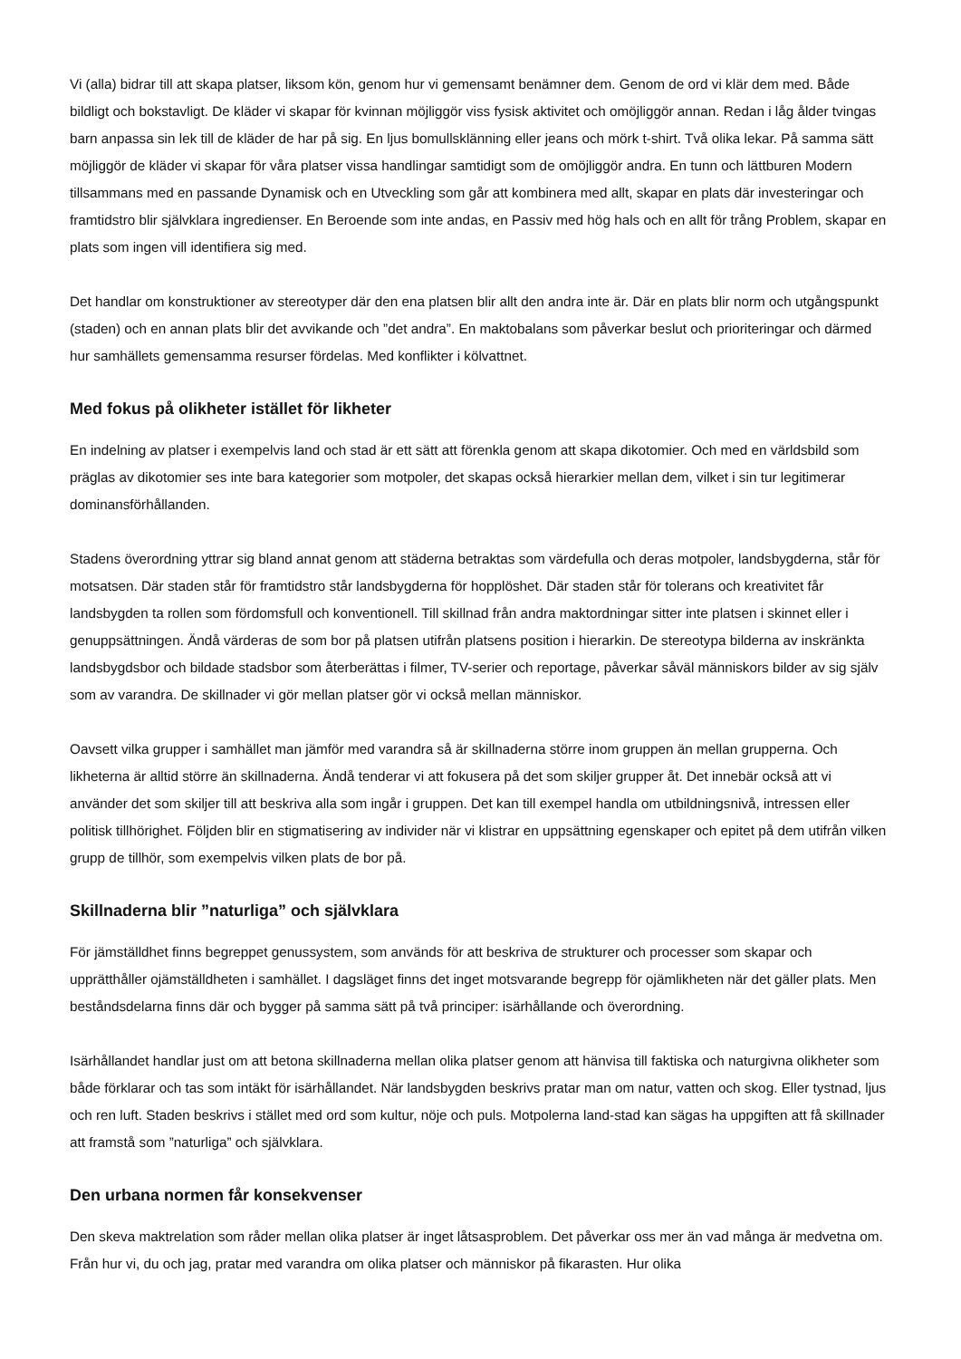Vi (alla) bidrar till att skapa platser, liksom kön, genom hur vi gemensamt benämner dem. Genom de ord vi klär dem med. Både bildligt och bokstavligt. De kläder vi skapar för kvinnan möjliggör viss fysisk aktivitet och omöjliggör annan. Redan i låg ålder tvingas barn anpassa sin lek till de kläder de har på sig. En ljus bomullsklänning eller jeans och mörk t-shirt. Två olika lekar. På samma sätt möjliggör de kläder vi skapar för våra platser vissa handlingar samtidigt som de omöjliggör andra. En tunn och lättburen Modern tillsammans med en passande Dynamisk och en Utveckling som går att kombinera med allt, skapar en plats där investeringar och framtidstro blir självklara ingredienser. En Beroende som inte andas, en Passiv med hög hals och en allt för trång Problem, skapar en plats som ingen vill identifiera sig med.
Det handlar om konstruktioner av stereotyper där den ena platsen blir allt den andra inte är. Där en plats blir norm och utgångspunkt (staden) och en annan plats blir det avvikande och ”det andra”. En maktobalans som påverkar beslut och prioriteringar och därmed hur samhällets gemensamma resurser fördelas. Med konflikter i kölvattnet.
Med fokus på olikheter istället för likheter
En indelning av platser i exempelvis land och stad är ett sätt att förenkla genom att skapa dikotomier. Och med en världsbild som präglas av dikotomier ses inte bara kategorier som motpoler, det skapas också hierarkier mellan dem, vilket i sin tur legitimerar dominansförhållanden.
Stadens överordning yttrar sig bland annat genom att städerna betraktas som värdefulla och deras motpoler, landsbygderna, står för motsatsen. Där staden står för framtidstro står landsbygderna för hopplöshet. Där staden står för tolerans och kreativitet får landsbygden ta rollen som fördomsfull och konventionell. Till skillnad från andra maktordningar sitter inte platsen i skinnet eller i genuppsättningen. Ändå värderas de som bor på platsen utifrån platsens position i hierarkin. De stereotypa bilderna av inskränkta landsbygdsbor och bildade stadsbor som återberättas i filmer, TV-serier och reportage, påverkar såväl människors bilder av sig själv som av varandra. De skillnader vi gör mellan platser gör vi också mellan människor.
Oavsett vilka grupper i samhället man jämför med varandra så är skillnaderna större inom gruppen än mellan grupperna. Och likheterna är alltid större än skillnaderna. Ändå tenderar vi att fokusera på det som skiljer grupper åt. Det innebär också att vi använder det som skiljer till att beskriva alla som ingår i gruppen. Det kan till exempel handla om utbildningsnivå, intressen eller politisk tillhörighet. Följden blir en stigmatisering av individer när vi klistrar en uppsättning egenskaper och epitet på dem utifrån vilken grupp de tillhör, som exempelvis vilken plats de bor på.
Skillnaderna blir ”naturliga” och självklara
För jämställdhet finns begreppet genussystem, som används för att beskriva de strukturer och processer som skapar och upprätthåller ojämställdheten i samhället. I dagsläget finns det inget motsvarande begrepp för ojämlikheten när det gäller plats. Men beståndsdelarna finns där och bygger på samma sätt på två principer: isärhållande och överordning.
Isärhållandet handlar just om att betona skillnaderna mellan olika platser genom att hänvisa till faktiska och naturgivna olikheter som både förklarar och tas som intäkt för isärhållandet. När landsbygden beskrivs pratar man om natur, vatten och skog. Eller tystnad, ljus och ren luft. Staden beskrivs i stället med ord som kultur, nöje och puls. Motpolerna land-stad kan sägas ha uppgiften att få skillnader att framstå som ”naturliga” och självklara.
Den urbana normen får konsekvenser
Den skeva maktrelation som råder mellan olika platser är inget låtsasproblem. Det påverkar oss mer än vad många är medvetna om. Från hur vi, du och jag, pratar med varandra om olika platser och människor på fikarasten. Hur olika